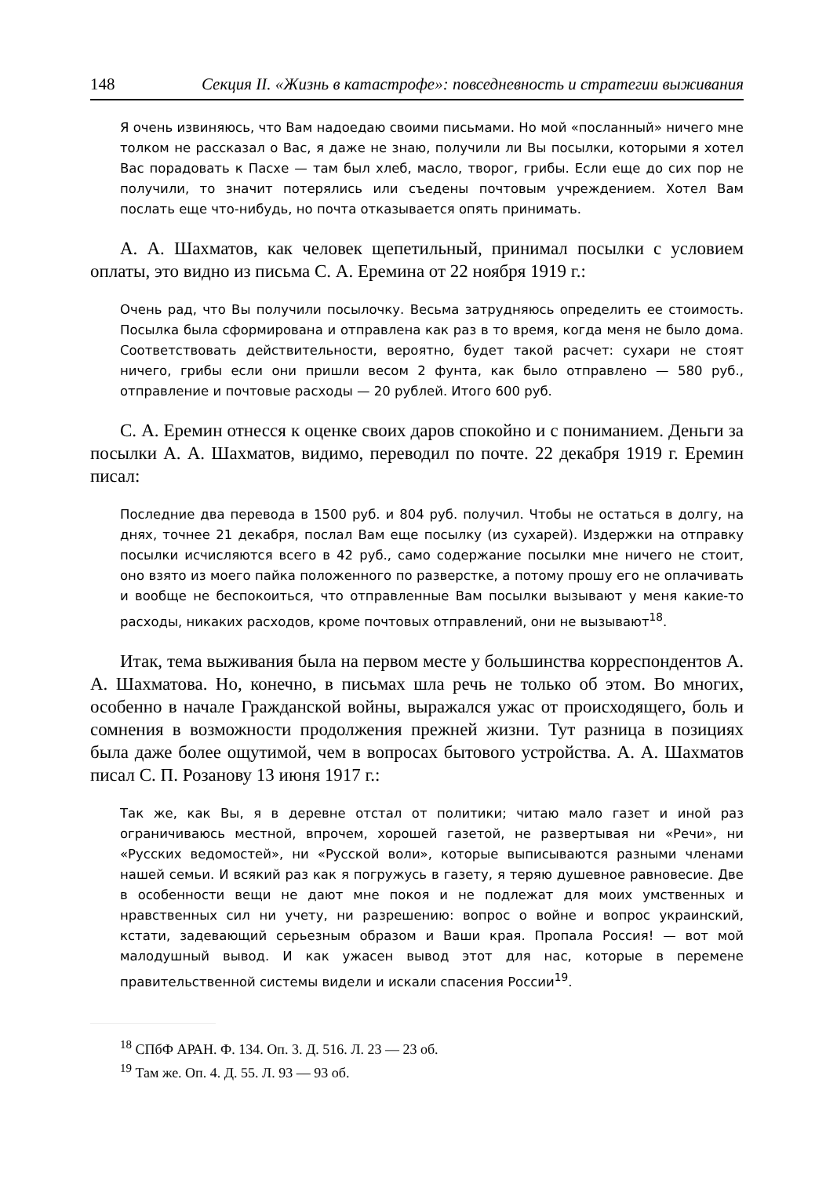148 Секция II. «Жизнь в катастрофе»: повседневность и стратегии выживания
Я очень извиняюсь, что Вам надоедаю своими письмами. Но мой «посланный» ничего мне толком не рассказал о Вас, я даже не знаю, получили ли Вы посылки, которыми я хотел Вас порадовать к Пасхе — там был хлеб, масло, творог, грибы. Если еще до сих пор не получили, то значит потерялись или съедены почтовым учреждением. Хотел Вам послать еще что-нибудь, но почта отказывается опять принимать.
А. А. Шахматов, как человек щепетильный, принимал посылки с условием оплаты, это видно из письма С. А. Еремина от 22 ноября 1919 г.:
Очень рад, что Вы получили посылочку. Весьма затрудняюсь определить ее стоимость. Посылка была сформирована и отправлена как раз в то время, когда меня не было дома. Соответствовать действительности, вероятно, будет такой расчет: сухари не стоят ничего, грибы если они пришли весом 2 фунта, как было отправлено — 580 руб., отправление и почтовые расходы — 20 рублей. Итого 600 руб.
С. А. Еремин отнесся к оценке своих даров спокойно и с пониманием. Деньги за посылки А. А. Шахматов, видимо, переводил по почте. 22 декабря 1919 г. Еремин писал:
Последние два перевода в 1500 руб. и 804 руб. получил. Чтобы не остаться в долгу, на днях, точнее 21 декабря, послал Вам еще посылку (из сухарей). Издержки на отправку посылки исчисляются всего в 42 руб., само содержание посылки мне ничего не стоит, оно взято из моего пайка положенного по разверстке, а потому прошу его не оплачивать и вообще не беспокоиться, что отправленные Вам посылки вызывают у меня какие-то расходы, никаких расходов, кроме почтовых отправлений, они не вызывают<sup>18</sup>.
Итак, тема выживания была на первом месте у большинства корреспондентов А. А. Шахматова. Но, конечно, в письмах шла речь не только об этом. Во многих, особенно в начале Гражданской войны, выражался ужас от происходящего, боль и сомнения в возможности продолжения прежней жизни. Тут разница в позициях была даже более ощутимой, чем в вопросах бытового устройства. А. А. Шахматов писал С. П. Розанову 13 июня 1917 г.:
Так же, как Вы, я в деревне отстал от политики; читаю мало газет и иной раз ограничиваюсь местной, впрочем, хорошей газетой, не развертывая ни «Речи», ни «Русских ведомостей», ни «Русской воли», которые выписываются разными членами нашей семьи. И всякий раз как я погружусь в газету, я теряю душевное равновесие. Две в особенности вещи не дают мне покоя и не подлежат для моих умственных и нравственных сил ни учету, ни разрешению: вопрос о войне и вопрос украинский, кстати, задевающий серьезным образом и Ваши края. Пропала Россия! — вот мой малодушный вывод. И как ужасен вывод этот для нас, которые в перемене правительственной системы видели и искали спасения России<sup>19</sup>.
<sup>18</sup> СПбФ АРАН. Ф. 134. Оп. 3. Д. 516. Л. 23 — 23 об.
<sup>19</sup> Там же. Оп. 4. Д. 55. Л. 93 — 93 об.